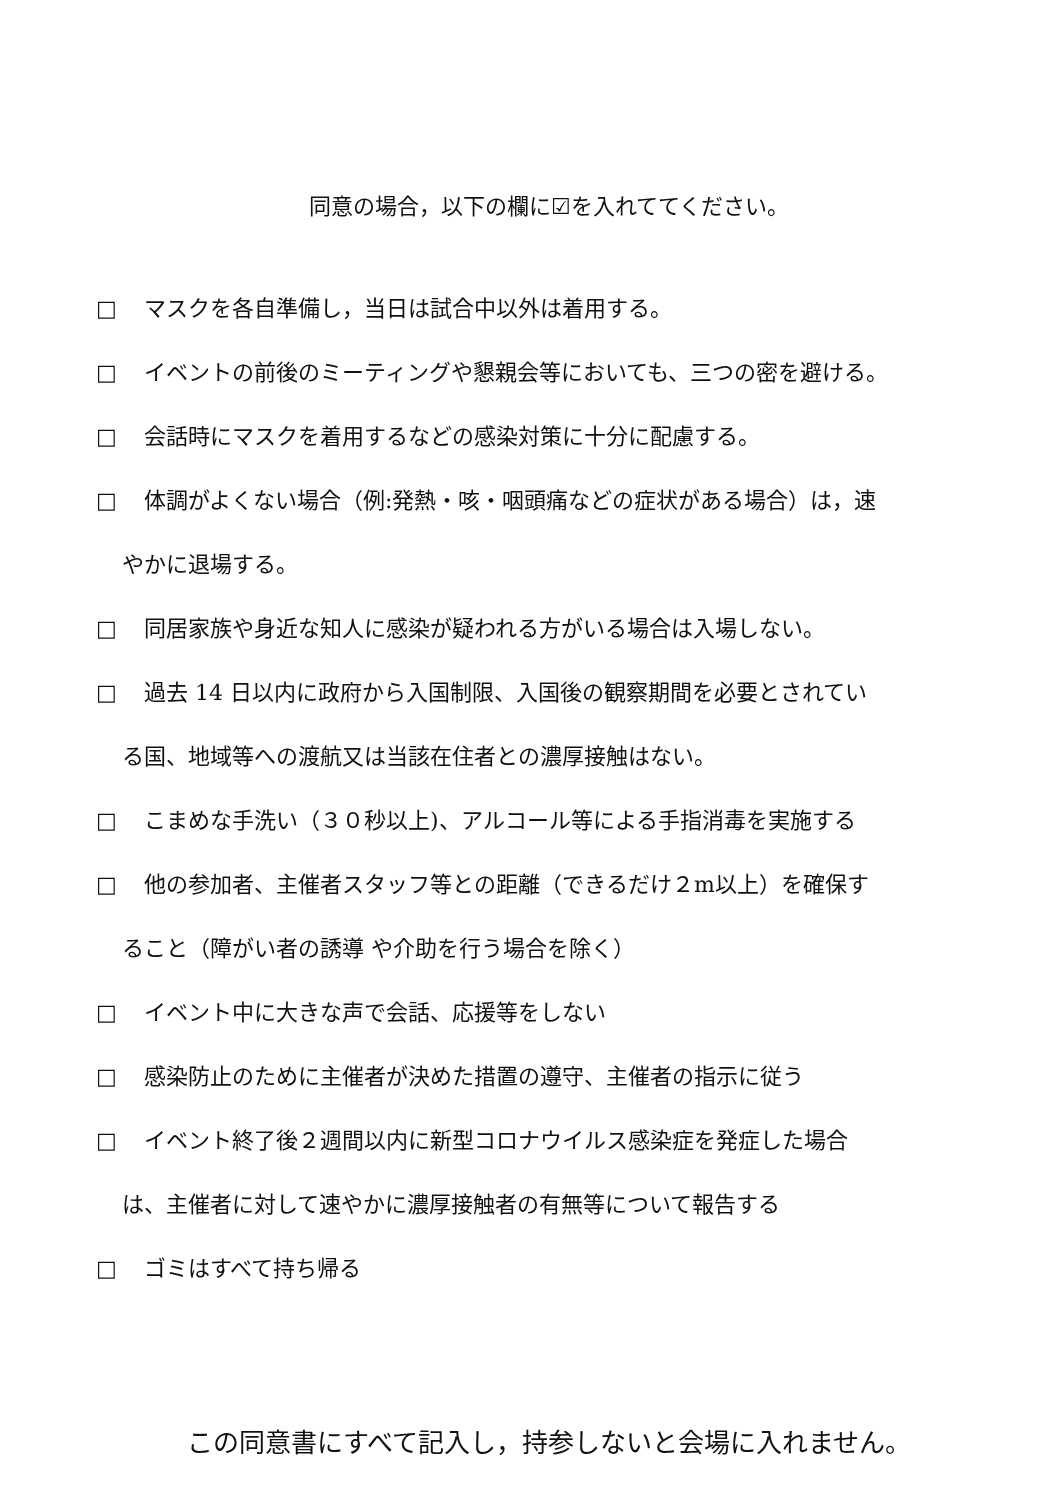同意の場合，以下の欄に☑を入れててください。
□ マスクを各自準備し，当日は試合中以外は着用する。
□ イベントの前後のミーティングや懇親会等においても、三つの密を避ける。
□ 会話時にマスクを着用するなどの感染対策に十分に配慮する。
□ 体調がよくない場合（例:発熱・咳・咽頭痛などの症状がある場合）は，速
やかに退場する。
□ 同居家族や身近な知人に感染が疑われる方がいる場合は入場しない。
□ 過去 14 日以内に政府から入国制限、入国後の観察期間を必要とされてい
る国、地域等への渡航又は当該在住者との濃厚接触はない。
□ こまめな手洗い（３０秒以上)、アルコール等による手指消毒を実施する
□ 他の参加者、主催者スタッフ等との距離（できるだけ２m以上）を確保す
ること（障がい者の誘導 や介助を行う場合を除く）
□ イベント中に大きな声で会話、応援等をしない
□ 感染防止のために主催者が決めた措置の遵守、主催者の指示に従う
□ イベント終了後２週間以内に新型コロナウイルス感染症を発症した場合
は、主催者に対して速やかに濃厚接触者の有無等について報告する
□ ゴミはすべて持ち帰る
この同意書にすべて記入し，持参しないと会場に入れません。